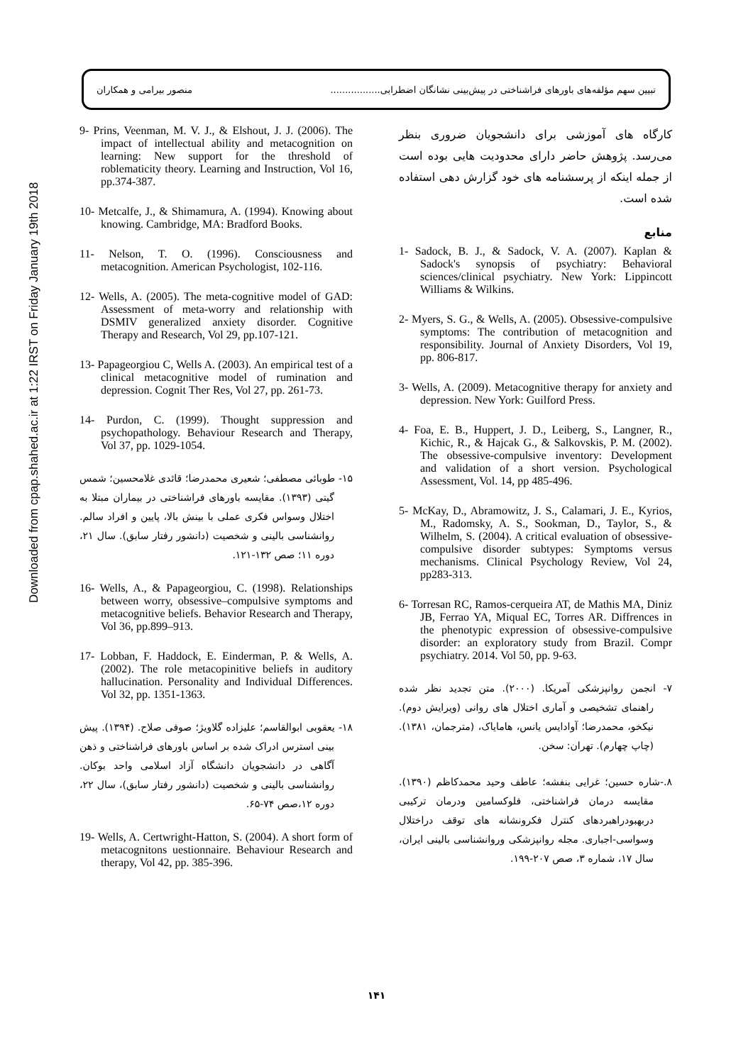منصور بیرامی و همکاران تبیین سهم مؤلفه‌های باورهای فراشناختی در پیش‌بینی نشانگان اضطرابی.................
Downloaded from cpap.shahed.ac.ir at 1:22 IRST on Friday January 19th 2018
9- Prins, Veenman, M. V. J., & Elshout, J. J. (2006). The impact of intellectual ability and metacognition on learning: New support for the threshold of roblematicity theory. Learning and Instruction, Vol 16, pp.374-387.
10- Metcalfe, J., & Shimamura, A. (1994). Knowing about knowing. Cambridge, MA: Bradford Books.
11- Nelson, T. O. (1996). Consciousness and metacognition. American Psychologist, 102-116.
12- Wells, A. (2005). The meta-cognitive model of GAD: Assessment of meta-worry and relationship with DSMIV generalized anxiety disorder. Cognitive Therapy and Research, Vol 29, pp.107-121.
13- Papageorgiou C, Wells A. (2003). An empirical test of a clinical metacognitive model of rumination and depression. Cognit Ther Res, Vol 27, pp. 261-73.
14- Purdon, C. (1999). Thought suppression and psychopathology. Behaviour Research and Therapy, Vol 37, pp. 1029-1054.
۱۵- طوبائی مصطفی؛ شعیری محمدرضا؛ قائدی غلامحسین؛ شمس گیتی (۱۳۹۳). مقایسه باورهای فراشناختی در بیماران مبتلا به اختلال وسواس فکری عملی با بینش بالا، پایین و افراد سالم. روانشناسی بالینی و شخصیت (دانشور رفتار سابق). سال ۲۱، دوره ۱۱؛ صص ۱۳۲-۱۲۱.
16- Wells, A., & Papageorgiou, C. (1998). Relationships between worry, obsessive–compulsive symptoms and metacognitive beliefs. Behavior Research and Therapy, Vol 36, pp.899–913.
17- Lobban, F. Haddock, E. Einderman, P. & Wells, A. (2002). The role metacopinitive beliefs in auditory hallucination. Personality and Individual Differences. Vol 32, pp. 1351-1363.
۱۸- یعقوبی ابوالقاسم؛ علیزاده گلاویژ؛ صوفی صلاح. (۱۳۹۴). پیش بینی استرس ادراک شده بر اساس باورهای فراشناختی و ذهن آگاهی در دانشجویان دانشگاه آزاد اسلامی واحد بوکان. روانشناسی بالینی و شخصیت (دانشور رفتار سابق)، سال ۲۲، دوره ۱۲،صص ۷۴-۶۵.
19- Wells, A. Certwright-Hatton, S. (2004). A short form of metacognitons uestionnaire. Behaviour Research and therapy, Vol 42, pp. 385-396.
کارگاه های آموزشی برای دانشجویان ضروری بنظر می‌رسد. پژوهش حاضر دارای محدودیت هایی بوده است از جمله اینکه از پرسشنامه های خود گزارش دهی استفاده شده است.
منابع
1- Sadock, B. J., & Sadock, V. A. (2007). Kaplan & Sadock's synopsis of psychiatry: Behavioral sciences/clinical psychiatry. New York: Lippincott Williams & Wilkins.
2- Myers, S. G., & Wells, A. (2005). Obsessive-compulsive symptoms: The contribution of metacognition and responsibility. Journal of Anxiety Disorders, Vol 19, pp. 806-817.
3- Wells, A. (2009). Metacognitive therapy for anxiety and depression. New York: Guilford Press.
4- Foa, E. B., Huppert, J. D., Leiberg, S., Langner, R., Kichic, R., & Hajcak G., & Salkovskis, P. M. (2002). The obsessive-compulsive inventory: Development and validation of a short version. Psychological Assessment, Vol. 14, pp 485-496.
5- McKay, D., Abramowitz, J. S., Calamari, J. E., Kyrios, M., Radomsky, A. S., Sookman, D., Taylor, S., & Wilhelm, S. (2004). A critical evaluation of obsessive-compulsive disorder subtypes: Symptoms versus mechanisms. Clinical Psychology Review, Vol 24, pp283-313.
6- Torresan RC, Ramos-cerqueira AT, de Mathis MA, Diniz JB, Ferrao YA, Miqual EC, Torres AR. Diffrences in the phenotypic expression of obsessive-compulsive disorder: an exploratory study from Brazil. Compr psychiatry. 2014. Vol 50, pp. 9-63.
۷- انجمن روانپزشکی آمریکا. (۲۰۰۰). متن تجدید نظر شده راهنمای تشخیصی و آماری اختلال های روانی (ویرایش دوم). نیکخو، محمدرضا؛ آوادایس یانس، هامایاک، (مترجمان، ۱۳۸۱). (چاپ چهارم). تهران: سخن.
۸.-شاره حسین؛ غرایی بنفشه؛ عاطف وحید محمدکاظم (۱۳۹۰). مقایسه درمان فراشناختی، فلوکسامین ودرمان ترکیبی دربهبودراهبردهای کنترل فکرونشانه های توقف دراختلال وسواسی-اجباری. مجله روانپزشکی وروانشناسی بالینی ایران، سال ۱۷، شماره ۳، صص ۲۰۷-۱۹۹.
۱۴۱